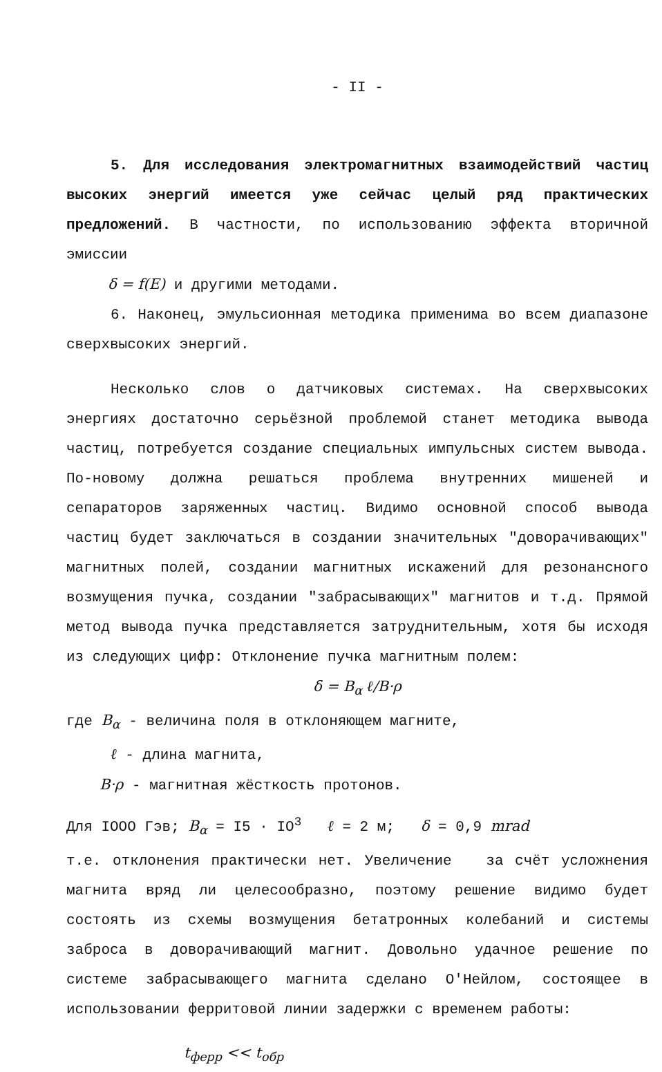- II -
5. Для исследования электромагнитных взаимодействий частиц высоких энергий имеется уже сейчас целый ряд практических предложений. В частности, по использованию эффекта вторичной эмиссии
δ = f(E) и другими методами.
6. Наконец, эмульсионная методика применима во всем диапазоне сверхвысоких энергий.
Несколько слов о датчиковых системах. На сверхвысоких энергиях достаточно серьёзной проблемой станет методика вывода частиц, потребуется создание специальных импульсных систем вывода. По-новому должна решаться проблема внутренних мишеней и сепараторов заряженных частиц. Видимо основной способ вывода частиц будет заключаться в создании значительных "доворачивающих" магнитных полей, создании магнитных искажений для резонансного возмущения пучка, создании "забрасывающих" магнитов и т.д. Прямой метод вывода пучка представляется затруднительным, хотя бы исходя из следующих цифр: Отклонение пучка магнитным полем:
δ = B<sub>α</sub> ℓ/B·ρ
где B<sub>α</sub> - величина поля в отклоняющем магните,
ℓ - длина магнита,
B·ρ - магнитная жёсткость протонов.
Для IOOO Гэв; B<sub>α</sub> = I5 · IO<sup>3</sup> ℓ = 2 м; δ = 0,9 mrad
т.е. отклонения практически нет. Увеличение за счёт усложнения магнита вряд ли целесообразно, поэтому решение видимо будет состоять из схемы возмущения бетатронных колебаний и системы заброса в доворачивающий магнит. Довольно удачное решение по системе забрасывающего магнита сделано О'Нейлом, состоящее в использовании ферритовой линии задержки с временем работы:
t<sub>ферр</sub> << t<sub>обр</sub>